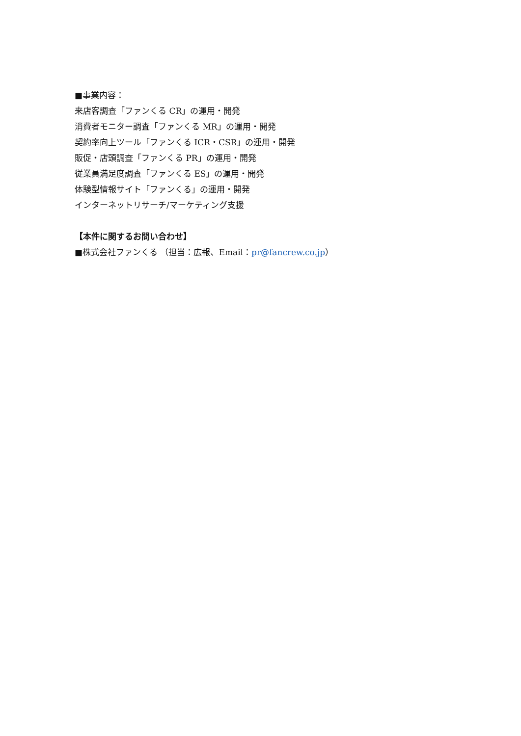■事業内容：
来店客調査「ファンくる CR」の運用・開発
消費者モニター調査「ファンくる MR」の運用・開発
契約率向上ツール「ファンくる ICR・CSR」の運用・開発
販促・店頭調査「ファンくる PR」の運用・開発
従業員満足度調査「ファンくる ES」の運用・開発
体験型情報サイト「ファンくる」の運用・開発
インターネットリサーチ/マーケティング支援
【本件に関するお問い合わせ】
■株式会社ファンくる （担当：広報、Email：pr@fancrew.co.jp）